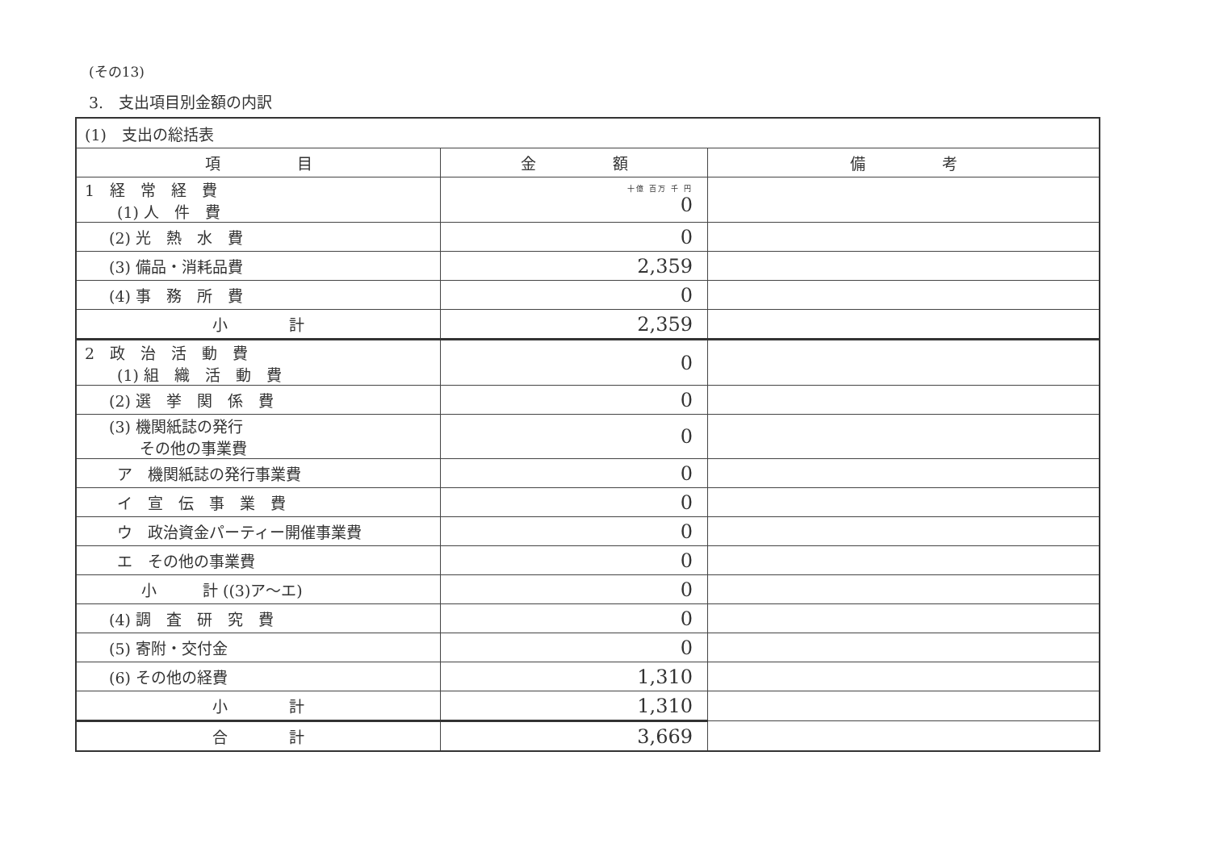(その13)
3.　支出項目別金額の内訳
| (1) 支出の総括表 | | |
| 項 目 | 金 額 | 備 考 |
| 1 経 常 経 費 (1) 人 件 費 | 十億 百万 千 円 0 | |
| (2) 光 熱 水 費 | 0 | |
| (3) 備品・消耗品費 | 2,359 | |
| (4) 事 務 所 費 | 0 | |
| 小 計 | 2,359 | |
| 2 政 治 活 動 費 (1) 組 織 活 動 費 | 0 | |
| (2) 選 挙 関 係 費 | 0 | |
| (3) 機関紙誌の発行 その他の事業費 | 0 | |
| ア 機関紙誌の発行事業費 | 0 | |
| イ 宣 伝 事 業 費 | 0 | |
| ウ 政治資金パーティー開催事業費 | 0 | |
| エ その他の事業費 | 0 | |
| 小 計 ((3)ア～エ) | 0 | |
| (4) 調 査 研 究 費 | 0 | |
| (5) 寄附・交付金 | 0 | |
| (6) その他の経費 | 1,310 | |
| 小 計 | 1,310 | |
| 合 計 | 3,669 | |